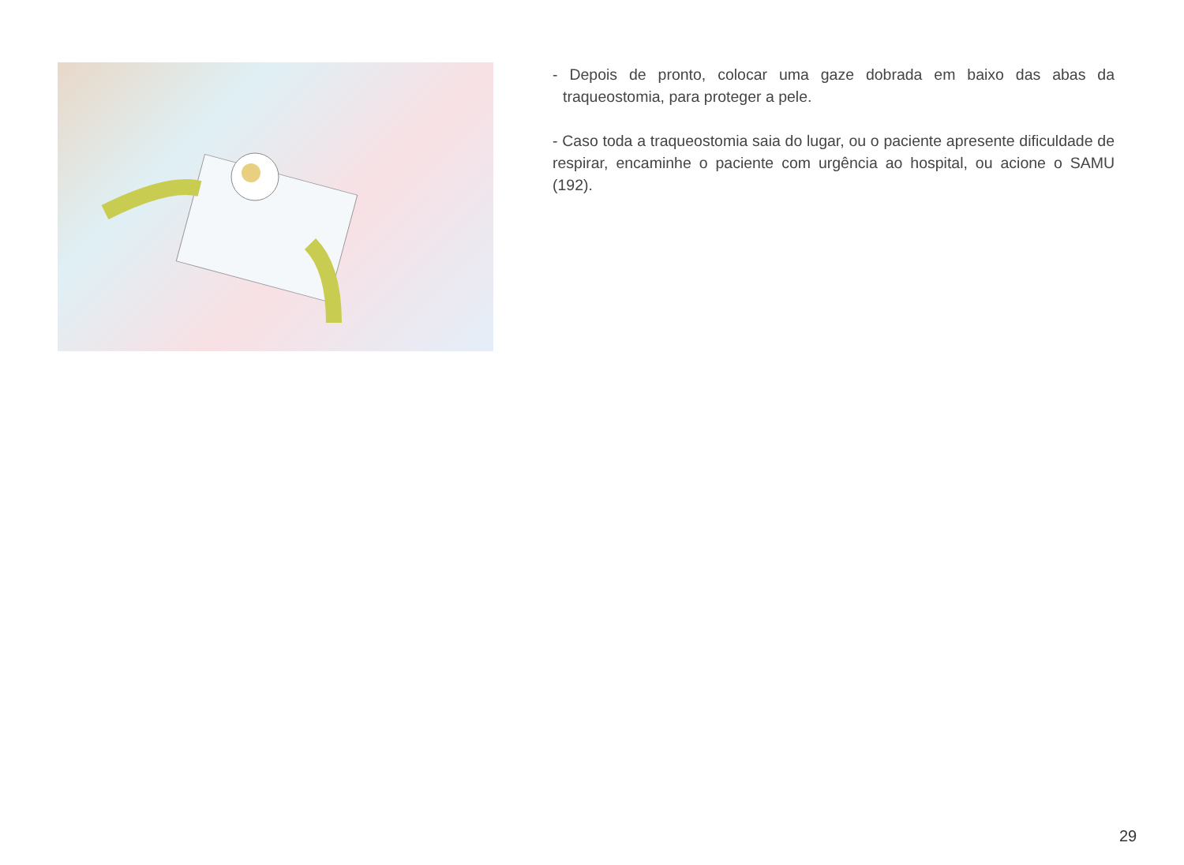- Depois de pronto, colocar uma gaze dobrada em baixo das abas da traqueostomia, para proteger a pele.
- Caso toda a traqueostomia saia do lugar, ou o paciente apresente dificuldade de respirar, encaminhe o paciente com urgência ao hospital, ou acione o SAMU (192).
29